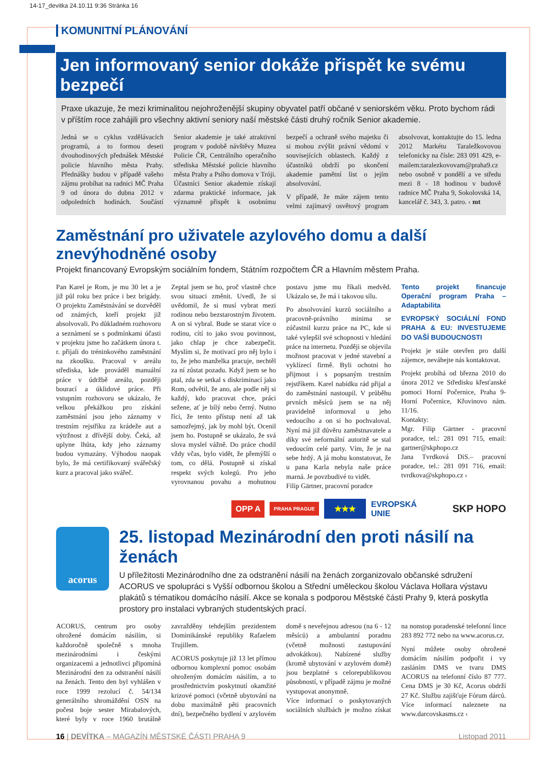14-17_devitka 24.10.11 9:36 Stránka 16
KOMUNITNÍ PLÁNOVÁNÍ
Jen informovaný senior dokáže přispět ke svému bezpečí
Praxe ukazuje, že mezi kriminalitou nejohroženější skupiny obyvatel patří občané v seniorském věku. Proto bychom rádi v příštím roce zahájili pro všechny aktivní seniory naší městské části druhý ročník Senior akademie.
Jedná se o cyklus vzdělávacích programů, a to formou deseti dvouhodinových přednášek Městské policie hlavního města Prahy. Přednášky budou v případě vašeho zájmu probíhat na radnici MČ Praha 9 od února do dubna 2012 v odpoledních hodinách. Součástí Senior akademie je také atraktivní program v podobě návštěvy Muzea Policie ČR, Centrálního operačního střediska Městské policie hlavního města Prahy a Psího domova v Tróji. Účastníci Senior akademie získají zdarma praktické informace, jak významně přispět k osobnímu bezpečí a ochraně svého majetku či si mohou zvýšit právní vědomí v souvisejících oblastech. Každý z účastníků obdrží po skončení akademie pamětní list o jejím absolvování.
V případě, že máte zájem tento velmi zajímavý osvětový program absolvovat, kontaktujte do 15. ledna 2012 Markétu Taraležkovovou telefonicky na čísle: 283 091 429, e-mailem:taralezkovovam@praha9.cz nebo osobně v pondělí a ve středu mezi 8 - 18 hodinou v budově radnice MČ Praha 9, Sokolovská 14, kancelář č. 343, 3. patro. ‹ mt
Zaměstnání pro uživatele azylového domu a další znevýhodněné osoby
Projekt financovaný Evropským sociálním fondem, Státním rozpočtem ČR a Hlavním městem Praha.
Pan Karel je Rom, je mu 30 let a je již půl roku bez práce i bez brigády. O projektu Zaměstnávání se dozvěděl od známých, kteří projekt již absolvovali. Po důkladném rozhovoru a seznámení se s podmínkami účasti v projektu jsme ho začátkem února t. r. přijali do tréninkového zaměstnání na zkoušku. Pracoval v areálu střediska, kde prováděl manuální práce v údržbě areálu, později bourací a úklidové práce. Při vstupním rozhovoru se ukázalo, že velkou překážkou pro získání zaměstnání jsou jeho záznamy v trestním rejstříku za krádeže aut a výtržnost z dřívější doby. Čeká, až uplyne lhůta, kdy jeho záznamy budou vymazány. Výhodou naopak bylo, že má certifikovaný svářečský kurz a pracoval jako svářeč.
Zeptal jsem se ho, proč vlastně chce svou situaci změnit. Uvedl, že si uvědomil, že si musí vybrat mezi rodinou nebo bezstarostným životem. A on si vybral. Bude se starat více o rodinu, cítí to jako svou povinnost, jako chlap je chce zabezpečit. Myslím si, že motivací pro něj bylo i to, že jeho manželka pracuje, nechtěl za ní zůstat pozadu. Když jsem se ho ptal, zda se setkal s diskriminací jako Rom, odvětil, že ano, ale podle něj si každý, kdo pracovat chce, práci sežene, ať je bílý nebo černý. Nutno říci, že tento přístup není až tak samozřejmý, jak by mohl být. Ocenil jsem ho. Postupně se ukázalo, že svá slova myslel vážně. Do práce chodil vždy včas, bylo vidět, že přemýšlí o tom, co dělá. Postupně si získal respekt svých kolegů. Pro jeho vyrovnanou povahu a mohutnou postavu jsme mu říkali medvěd. Ukázalo se, že má i takovou sílu.
Po absolvování kurzů sociálního a pracovně-právního minima se zúčastnil kurzu práce na PC, kde si také vylepšil své schopnosti v hledání práce na internetu. Později se objevila možnost pracovat v jedné stavební a vyklízecí firmě. Byli ochotni ho přijmout i s popsaným trestním rejstříkem. Karel nabídku rád přijal a do zaměstnání nastoupil. V průběhu prvních měsíců jsem se na něj pravidelně informoval u jeho vedoucího a on si ho pochvaloval. Nyní má již důvěru zaměstnavatele a díky své neformální autoritě se stal vedoucím celé party. Vím, že je na sebe hrdý. A já mohu konstatovat, že u pana Karla nebyla naše práce marná. Je povzbudivé to vidět.
Filip Gärtner, pracovní poradce
Tento projekt financuje Operační program Praha – Adaptabilita
EVROPSKÝ SOCIÁLNÍ FOND PRAHA & EU: INVESTUJEME DO VAŠÍ BUDOUCNOSTI
Projekt je stále otevřen pro další zájemce, neváhejte nás kontaktovat.
Projekt probíhá od března 2010 do února 2012 ve Středisku křesťanské pomoci Horní Počernice, Praha 9-Horní Počernice, Křovinovo nám. 11/16.
Kontakty:
Mgr. Filip Gärtner - pracovní poradce, tel.: 281 091 715, email: gartner@skphopo.cz
Jana Tvrdková DiS.– pracovní poradce, tel.: 281 091 716, email: tvrdkova@skphopo.cz ‹
OPP A PRAHA PRAGUE ★★★ EVROPSKÁ
UNIE SKP HOPO
acorus
25. listopad Mezinárodní den proti násilí na ženách
U příležitosti Mezinárodního dne za odstranění násilí na ženách zorganizovalo občanské sdružení ACORUS ve spolupráci s Vyšší odbornou školou a Střední uměleckou školou Václava Hollara výstavu plakátů s tématikou domácího násilí. Akce se konala s podporou Městské části Prahy 9, která poskytla prostory pro instalaci vybraných studentských prací.
ACORUS, centrum pro osoby ohrožené domácím násilím, si každoročně společně s mnoha mezinárodními i českými organizacemi a jednotlivci připomíná Mezinárodní den za odstranění násilí na ženách. Tento den byl vyhlášen v roce 1999 rezolucí č. 54/134 generálního shromáždění OSN na počest boje sester Mirabalových, které byly v roce 1960 brutálně zavražděny tehdejším prezidentem Dominikánské republiky Rafaelem Trujillem.
ACORUS poskytuje již 13 let přímou odbornou komplexní pomoc osobám ohroženým domácím násilím, a to prostřednictvím poskytnutí okamžité krizové pomoci (včetně ubytování na dobu maximálně pěti pracovních dní), bezpečného bydlení v azylovém domě s neveřejnou adresou (na 6 - 12 měsíců) a ambulantní poradnu (včetně možnosti zastupování advokátkou). Nabízené služby (kromě ubytování v azylovém domě) jsou bezplatné s celorepublikovou působností, v případě zájmu je možné vystupovat anonymně.
Více informací o poskytovaných sociálních službách je možno získat na nonstop poradenské telefonní lince 283 892 772 nebo na www.acorus.cz.
Nyní můžete osoby ohrožené domácím násilím podpořit i vy zasláním DMS ve tvaru DMS ACORUS na telefonní číslo 87 777. Cena DMS je 30 Kč, Acorus obdrží 27 Kč. Službu zajišťuje Fórum dárců. Více informací naleznete na www.darcovskasms.cz ‹
16 | DEVÍTKA – MAGAZÍN MĚSTSKÉ ČÁSTI PRAHA 9 Listopad 2011